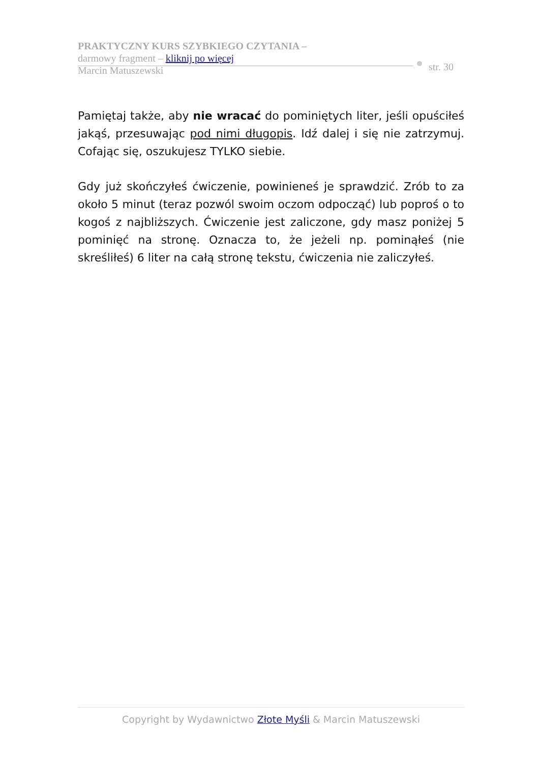PRAKTYCZNY KURS SZYBKIEGO CZYTANIA –
darmowy fragment – kliknij po więcej
Marcin Matuszewski
str. 30
Pamiętaj także, aby nie wracać do pominiętych liter, jeśli opuściłeś jakąś, przesuwając pod nimi długopis. Idź dalej i się nie zatrzymuj. Cofając się, oszukujesz TYLKO siebie.
Gdy już skończyłeś ćwiczenie, powinieneś je sprawdzić. Zrób to za około 5 minut (teraz pozwól swoim oczom odpocząć) lub poproś o to kogoś z najbliższych. Ćwiczenie jest zaliczone, gdy masz poniżej 5 pominięć na stronę. Oznacza to, że jeżeli np. pominąłeś (nie skreśliłeś) 6 liter na całą stronę tekstu, ćwiczenia nie zaliczyłeś.
Copyright by Wydawnictwo Złote Myśli & Marcin Matuszewski